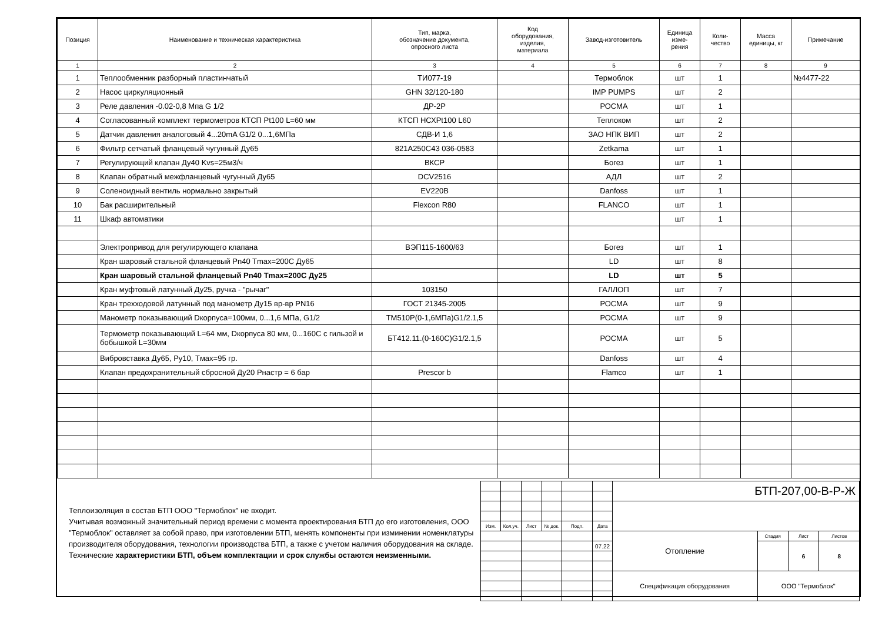| Позиция | Наименование и техническая характеристика | Тип, марка, обозначение документа, опросного листа | Код оборудования, изделия, материала | Завод-изготовитель | Единица изме- рения | Коли- чество | Масса единицы, кг | Примечание |
| --- | --- | --- | --- | --- | --- | --- | --- | --- |
| 1 | 2 | 3 | 4 | 5 | 6 | 7 | 8 | 9 |
| 1 | Теплообменник разборный пластинчатый | ТИ077-19 | | Термоблок | шт | 1 | | №4477-22 |
| 2 | Насос циркуляционный | GHN 32/120-180 | | IMP PUMPS | шт | 2 | | |
| 3 | Реле давления -0.02-0,8 Мпа G 1/2 | ДР-2Р | | РОСМА | шт | 1 | | |
| 4 | Согласованный комплект термометров КТСП Pt100 L=60 мм | КТСП НСХPt100 L60 | | Теплоком | шт | 2 | | |
| 5 | Датчик давления аналоговый 4...20mA G1/2 0...1,6МПа | СДВ-И 1,6 | | ЗАО НПК ВИП | шт | 2 | | |
| 6 | Фильтр сетчатый фланцевый чугунный Ду65 | 821A250C43 036-0583 | | Zetkama | шт | 1 | | |
| 7 | Регулирующий клапан Ду40 Kvs=25м3/ч | ВКСР | | Богез | шт | 1 | | |
| 8 | Клапан обратный межфланцевый чугунный Ду65 | DCV2516 | | АДЛ | шт | 2 | | |
| 9 | Соленоидный вентиль нормально закрытый | EV220B | | Danfoss | шт | 1 | | |
| 10 | Бак расширительный | Flexcon R80 | | FLANCO | шт | 1 | | |
| 11 | Шкаф автоматики | | | | шт | 1 | | |
| | Электропривод для регулирующего клапана | ВЭП115-1600/63 | | Богез | шт | 1 | | |
| | Кран шаровый стальной фланцевый Pn40 Tmax=200C Ду65 | | | LD | шт | 8 | | |
| | Кран шаровый стальной фланцевый Pn40 Tmax=200C Ду25 | | | LD | шт | 5 | | |
| | Кран муфтовый латунный Ду25, ручка - "рычаг" | 103150 | | ГАЛЛОП | шт | 7 | | |
| | Кран трехходовой латунный под манометр Ду15 вр-вр PN16 | ГОСТ 21345-2005 | | РОСМА | шт | 9 | | |
| | Манометр показывающий Dкорпуса=100мм, 0...1,6 МПа, G1/2 | ТМ510Р(0-1,6МПа)G1/2.1,5 | | РОСМА | шт | 9 | | |
| | Термометр показывающий L=64 мм, Dкорпуса 80 мм, 0...160С с гильзой и бобышкой L=30мм | БТ412.11.(0-160С)G1/2.1,5 | | РОСМА | шт | 5 | | |
| | Вибровставка Ду65, Ру10, Tмах=95 гр. | | | Danfoss | шт | 4 | | |
| | Клапан предохранительный сбросной Ду20 Рнастр = 6 бар | Prescor b | | Flamco | шт | 1 | | |
Теплоизоляция в состав БТП ООО "Термоблок" не входит.
Учитывая возможный значительный период времени с момента проектирования БТП до его изготовления, ООО "Термоблок" оставляет за собой право, при изготовлении БТП, менять компоненты при изминении номенклатуры производителя оборудования, технологии производства БТП, а также с учетом наличия оборудования на складе. Технические характеристики БТП, объем комплектации и срок службы остаются неизменными.
| | | | | | | БТП-207,00-В-Р-Ж | | | |
| Изм. | Кол.уч. | Лист | № док. | Подп. | Дата | | | | |
| | | | | | | Отопление | Стадия | Лист | Листов |
| | | | | | 07.22 | | | 6 | 8 |
| | | | | | | Спецификация оборудования | ООО "Термоблок" | | |